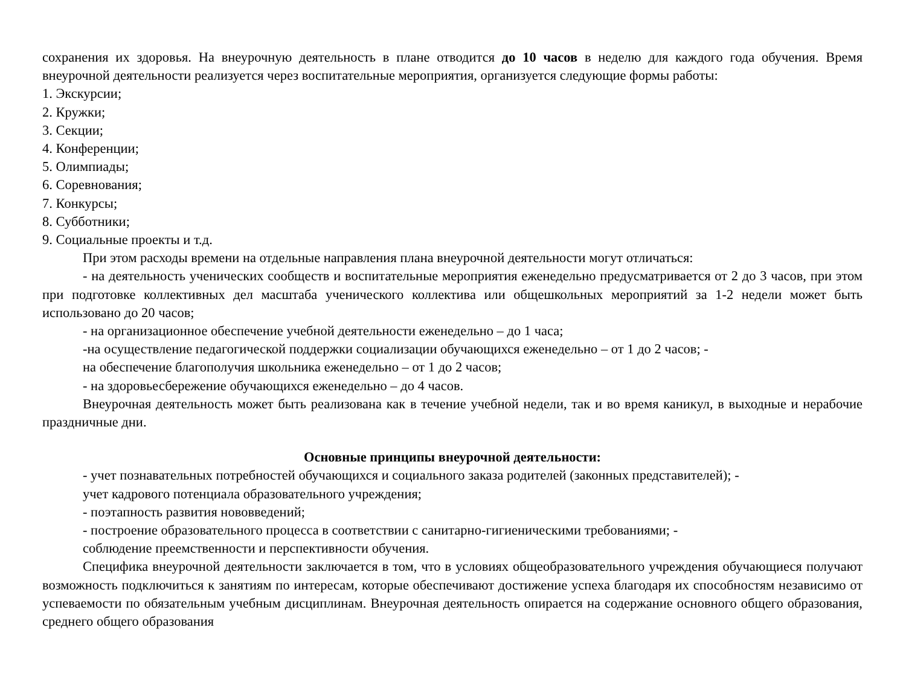сохранения их здоровья. На внеурочную деятельность в плане отводится до 10 часов в неделю для каждого года обучения. Время внеурочной деятельности реализуется через воспитательные мероприятия, организуется следующие формы работы:
1. Экскурсии;
2. Кружки;
3. Секции;
4. Конференции;
5. Олимпиады;
6. Соревнования;
7. Конкурсы;
8. Субботники;
9. Социальные проекты и т.д.
При этом расходы времени на отдельные направления плана внеурочной деятельности могут отличаться:
- на деятельность ученических сообществ и воспитательные мероприятия еженедельно предусматривается от 2 до 3 часов, при этом при подготовке коллективных дел масштаба ученического коллектива или общешкольных мероприятий за 1-2 недели может быть использовано до 20 часов;
- на организационное обеспечение учебной деятельности еженедельно – до 1 часа;
-на осуществление педагогической поддержки социализации обучающихся еженедельно – от 1 до 2 часов; -
на обеспечение благополучия школьника еженедельно – от 1 до 2 часов;
- на здоровьесбережение обучающихся еженедельно – до 4 часов.
Внеурочная деятельность может быть реализована как в течение учебной недели, так и во время каникул, в выходные и нерабочие праздничные дни.
Основные принципы внеурочной деятельности:
- учет познавательных потребностей обучающихся и социального заказа родителей (законных представителей); -
учет кадрового потенциала образовательного учреждения;
- поэтапность развития нововведений;
- построение образовательного процесса в соответствии с санитарно-гигиеническими требованиями; -
соблюдение преемственности и перспективности обучения.
Специфика внеурочной деятельности заключается в том, что в условиях общеобразовательного учреждения обучающиеся получают возможность подключиться к занятиям по интересам, которые обеспечивают достижение успеха благодаря их способностям независимо от успеваемости по обязательным учебным дисциплинам. Внеурочная деятельность опирается на содержание основного общего образования, среднего общего образования